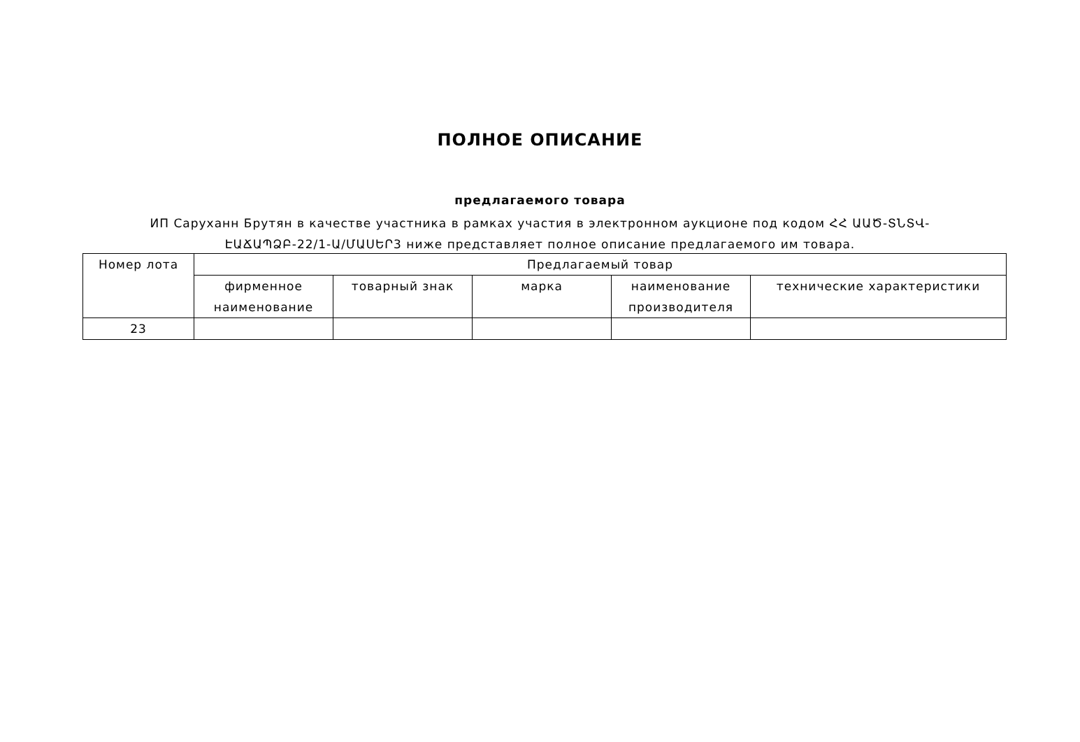ПОЛНОЕ ОПИСАНИЕ
предлагаемого товара
ИП Саруханн Брутян в качестве участника в рамках участия в электронном аукционе под кодом ՀՀ ԱԱԾ-ՏՆՏՎ-ԷԱՃԱՊՁԲ-22/1-Ա/ՄԱՍԵՐ3 ниже представляет полное описание предлагаемого им товара.
| Номер лота | Предлагаемый товар | | | | |
| --- | --- | --- | --- | --- | --- |
| | фирменное наименование | товарный знак | марка | наименование производителя | технические характеристики |
| 23 | | | | | |